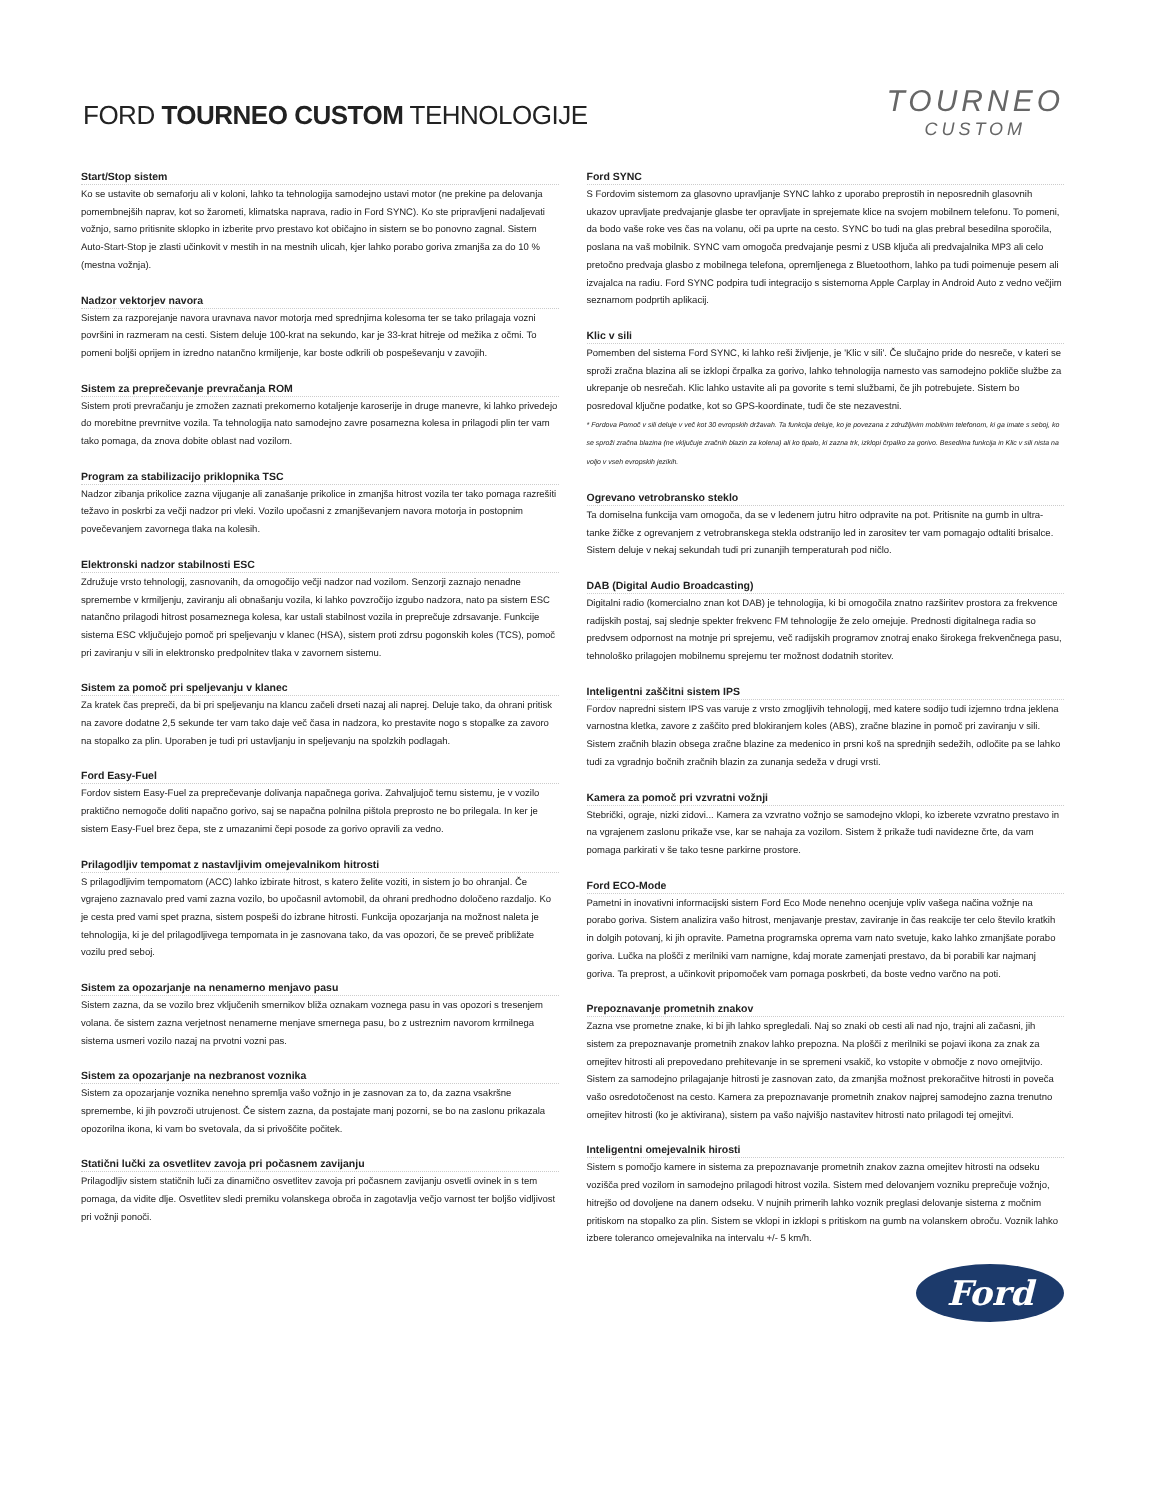FORD TOURNEO CUSTOM TEHNOLOGIJE
TOURNEO
CUSTOM
Start/Stop sistem
Ko se ustavite ob semaforju ali v koloni, lahko ta tehnologija samodejno ustavi motor (ne prekine pa delovanja pomembnejših naprav, kot so žarometi, klimatska naprava, radio in Ford SYNC). Ko ste pripravljeni nadaljevati vožnjo, samo pritisnite sklopko in izberite prvo prestavo kot običajno in sistem se bo ponovno zagnal. Sistem Auto-Start-Stop je zlasti učinkovit v mestih in na mestnih ulicah, kjer lahko porabo goriva zmanjša za do 10 % (mestna vožnja).
Nadzor vektorjev navora
Sistem za razporejanje navora uravnava navor motorja med sprednjima kolesoma ter se tako prilagaja vozni površini in razmeram na cesti. Sistem deluje 100-krat na sekundo, kar je 33-krat hitreje od mežika z očmi. To pomeni boljši oprijem in izredno natančno krmiljenje, kar boste odkrili ob pospeševanju v zavojih.
Sistem za preprečevanje prevračanja ROM
Sistem proti prevračanju je zmožen zaznati prekomerno kotaljenje karoserije in druge manevre, ki lahko privedejo do morebitne prevrnitve vozila. Ta tehnologija nato samodejno zavre posamezna kolesa in prilagodi plin ter vam tako pomaga, da znova dobite oblast nad vozilom.
Program za stabilizacijo priklopnika TSC
Nadzor zibanja prikolice zazna vijuganje ali zanašanje prikolice in zmanjša hitrost vozila ter tako pomaga razrešiti težavo in poskrbi za večji nadzor pri vleki. Vozilo upočasni z zmanjševanjem navora motorja in postopnim povečevanjem zavornega tlaka na kolesih.
Elektronski nadzor stabilnosti ESC
Združuje vrsto tehnologij, zasnovanih, da omogočijo večji nadzor nad vozilom. Senzorji zaznajo nenadne spremembe v krmiljenju, zaviranju ali obnašanju vozila, ki lahko povzročijo izgubo nadzora, nato pa sistem ESC natančno prilagodi hitrost posameznega kolesa, kar ustali stabilnost vozila in preprečuje zdrsavanje. Funkcije sistema ESC vključujejo pomoč pri speljevanju v klanec (HSA), sistem proti zdrsu pogonskih koles (TCS), pomoč pri zaviranju v sili in elektronsko predpolnitev tlaka v zavornem sistemu.
Sistem za pomoč pri speljevanju v klanec
Za kratek čas prepreči, da bi pri speljevanju na klancu začeli drseti nazaj ali naprej. Deluje tako, da ohrani pritisk na zavore dodatne 2,5 sekunde ter vam tako daje več časa in nadzora, ko prestavite nogo s stopalke za zavoro na stopalko za plin. Uporaben je tudi pri ustavljanju in speljevanju na spolzkih podlagah.
Ford Easy-Fuel
Fordov sistem Easy-Fuel za preprečevanje dolivanja napačnega goriva. Zahvaljujoč temu sistemu, je v vozilo praktično nemogoče doliti napačno gorivo, saj se napačna polnilna pištola preprosto ne bo prilegala. In ker je sistem Easy-Fuel brez čepa, ste z umazanimi čepi posode za gorivo opravili za vedno.
Prilagodljiv tempomat z nastavljivim omejevalnikom hitrosti
S prilagodljivim tempomatom (ACC) lahko izbirate hitrost, s katero želite voziti, in sistem jo bo ohranjal. Če vgrajeno zaznavalo pred vami zazna vozilo, bo upočasnil avtomobil, da ohrani predhodno določeno razdaljo. Ko je cesta pred vami spet prazna, sistem pospeši do izbrane hitrosti. Funkcija opozarjanja na možnost naleta je tehnologija, ki je del prilagodljivega tempomata in je zasnovana tako, da vas opozori, če se preveč približate vozilu pred seboj.
Sistem za opozarjanje na nenamerno menjavo pasu
Sistem zazna, da se vozilo brez vključenih smernikov bliža oznakam voznega pasu in vas opozori s tresenjem volana. če sistem zazna verjetnost nenamerne menjave smernega pasu, bo z ustreznim navorom krmilnega sistema usmeri vozilo nazaj na prvotni vozni pas.
Sistem za opozarjanje na nezbranost voznika
Sistem za opozarjanje voznika nenehno spremlja vašo vožnjo in je zasnovan za to, da zazna vsakršne spremembe, ki jih povzroči utrujenost. Če sistem zazna, da postajate manj pozorni, se bo na zaslonu prikazala opozorilna ikona, ki vam bo svetovala, da si privoščite počitek.
Statični lučki za osvetlitev zavoja pri počasnem zavijanju
Prilagodljiv sistem statičnih luči za dinamično osvetlitev zavoja pri počasnem zavijanju osvetli ovinek in s tem pomaga, da vidite dlje. Osvetlitev sledi premiku volanskega obroča in zagotavlja večjo varnost ter boljšo vidljivost pri vožnji ponoči.
Ford SYNC
S Fordovim sistemom za glasovno upravljanje SYNC lahko z uporabo preprostih in neposrednih glasovnih ukazov upravljate predvajanje glasbe ter opravljate in sprejemate klice na svojem mobilnem telefonu. To pomeni, da bodo vaše roke ves čas na volanu, oči pa uprte na cesto. SYNC bo tudi na glas prebral besedilna sporočila, poslana na vaš mobilnik. SYNC vam omogoča predvajanje pesmi z USB ključa ali predvajalnika MP3 ali celo pretočno predvaja glasbo z mobilnega telefona, opremljenega z Bluetoothom, lahko pa tudi poimenuje pesem ali izvajalca na radiu. Ford SYNC podpira tudi integracijo s sistemoma Apple Carplay in Android Auto z vedno večjim seznamom podprtih aplikacij.
Klic v sili
Pomemben del sistema Ford SYNC, ki lahko reši življenje, je 'Klic v sili'. Če slučajno pride do nesreče, v kateri se sproži zračna blazina ali se izklopi črpalka za gorivo, lahko tehnologija namesto vas samodejno pokliče službe za ukrepanje ob nesrečah. Klic lahko ustavite ali pa govorite s temi službami, če jih potrebujete. Sistem bo posredoval ključne podatke, kot so GPS-koordinate, tudi če ste nezavestni.
* Fordova Pomoč v sili deluje v več kot 30 evropskih državah. Ta funkcija deluje, ko je povezana z združljivim mobilnim telefonom, ki ga imate s seboj, ko se sproži zračna blazina (ne vključuje zračnih blazin za kolena) ali ko tipalo, ki zazna trk, izklopi črpalko za gorivo. Besedilna funkcija in Klic v sili nista na voljo v vseh evropskih jezikih.
Ogrevano vetrobransko steklo
Ta domiselna funkcija vam omogoča, da se v ledenem jutru hitro odpravite na pot. Pritisnite na gumb in ultra-tanke žičke z ogrevanjem z vetrobranskega stekla odstranijo led in zarositev ter vam pomagajo odtaliti brisalce. Sistem deluje v nekaj sekundah tudi pri zunanjih temperaturah pod ničlo.
DAB (Digital Audio Broadcasting)
Digitalni radio (komercialno znan kot DAB) je tehnologija, ki bi omogočila znatno razširitev prostora za frekvence radijskih postaj, saj slednje spekter frekvenc FM tehnologije že zelo omejuje. Prednosti digitalnega radia so predvsem odpornost na motnje pri sprejemu, več radijskih programov znotraj enako širokega frekvenčnega pasu, tehnološko prilagojen mobilnemu sprejemu ter možnost dodatnih storitev.
Inteligentni zaščitni sistem IPS
Fordov napredni sistem IPS vas varuje z vrsto zmogljivih tehnologij, med katere sodijo tudi izjemno trdna jeklena varnostna kletka, zavore z zaščito pred blokiranjem koles (ABS), zračne blazine in pomoč pri zaviranju v sili. Sistem zračnih blazin obsega zračne blazine za medenico in prsni koš na sprednjih sedežih, odločite pa se lahko tudi za vgradnjo bočnih zračnih blazin za zunanja sedeža v drugi vrsti.
Kamera za pomoč pri vzvratni vožnji
Stebrički, ograje, nizki zidovi... Kamera za vzvratno vožnjo se samodejno vklopi, ko izberete vzvratno prestavo in na vgrajenem zaslonu prikaže vse, kar se nahaja za vozilom. Sistem ž prikaže tudi navidezne črte, da vam pomaga parkirati v še tako tesne parkirne prostore.
Ford ECO-Mode
Pametni in inovativni informacijski sistem Ford Eco Mode nenehno ocenjuje vpliv vašega načina vožnje na porabo goriva. Sistem analizira vašo hitrost, menjavanje prestav, zaviranje in čas reakcije ter celo število kratkih in dolgih potovanj, ki jih opravite. Pametna programska oprema vam nato svetuje, kako lahko zmanjšate porabo goriva. Lučka na plošči z merilniki vam namigne, kdaj morate zamenjati prestavo, da bi porabili kar najmanj goriva. Ta preprost, a učinkovit pripomoček vam pomaga poskrbeti, da boste vedno varčno na poti.
Prepoznavanje prometnih znakov
Zazna vse prometne znake, ki bi jih lahko spregledali. Naj so znaki ob cesti ali nad njo, trajni ali začasni, jih sistem za prepoznavanje prometnih znakov lahko prepozna. Na plošči z merilniki se pojavi ikona za znak za omejitev hitrosti ali prepovedano prehitevanje in se spremeni vsakič, ko vstopite v območje z novo omejitvijo. Sistem za samodejno prilagajanje hitrosti je zasnovan zato, da zmanjša možnost prekoračitve hitrosti in poveča vašo osredotočenost na cesto. Kamera za prepoznavanje prometnih znakov najprej samodejno zazna trenutno omejitev hitrosti (ko je aktivirana), sistem pa vašo najvišjo nastavitev hitrosti nato prilagodi tej omejitvi.
Inteligentni omejevalnik hirosti
Sistem s pomočjo kamere in sistema za prepoznavanje prometnih znakov zazna omejitev hitrosti na odseku vozišča pred vozilom in samodejno prilagodi hitrost vozila. Sistem med delovanjem vozniku preprečuje vožnjo, hitrejšo od dovoljene na danem odseku. V nujnih primerih lahko voznik preglasi delovanje sistema z močnim pritiskom na stopalko za plin. Sistem se vklopi in izklopi s pritiskom na gumb na volanskem obroču. Voznik lahko izbere toleranco omejevalnika na intervalu +/- 5 km/h.
Ford